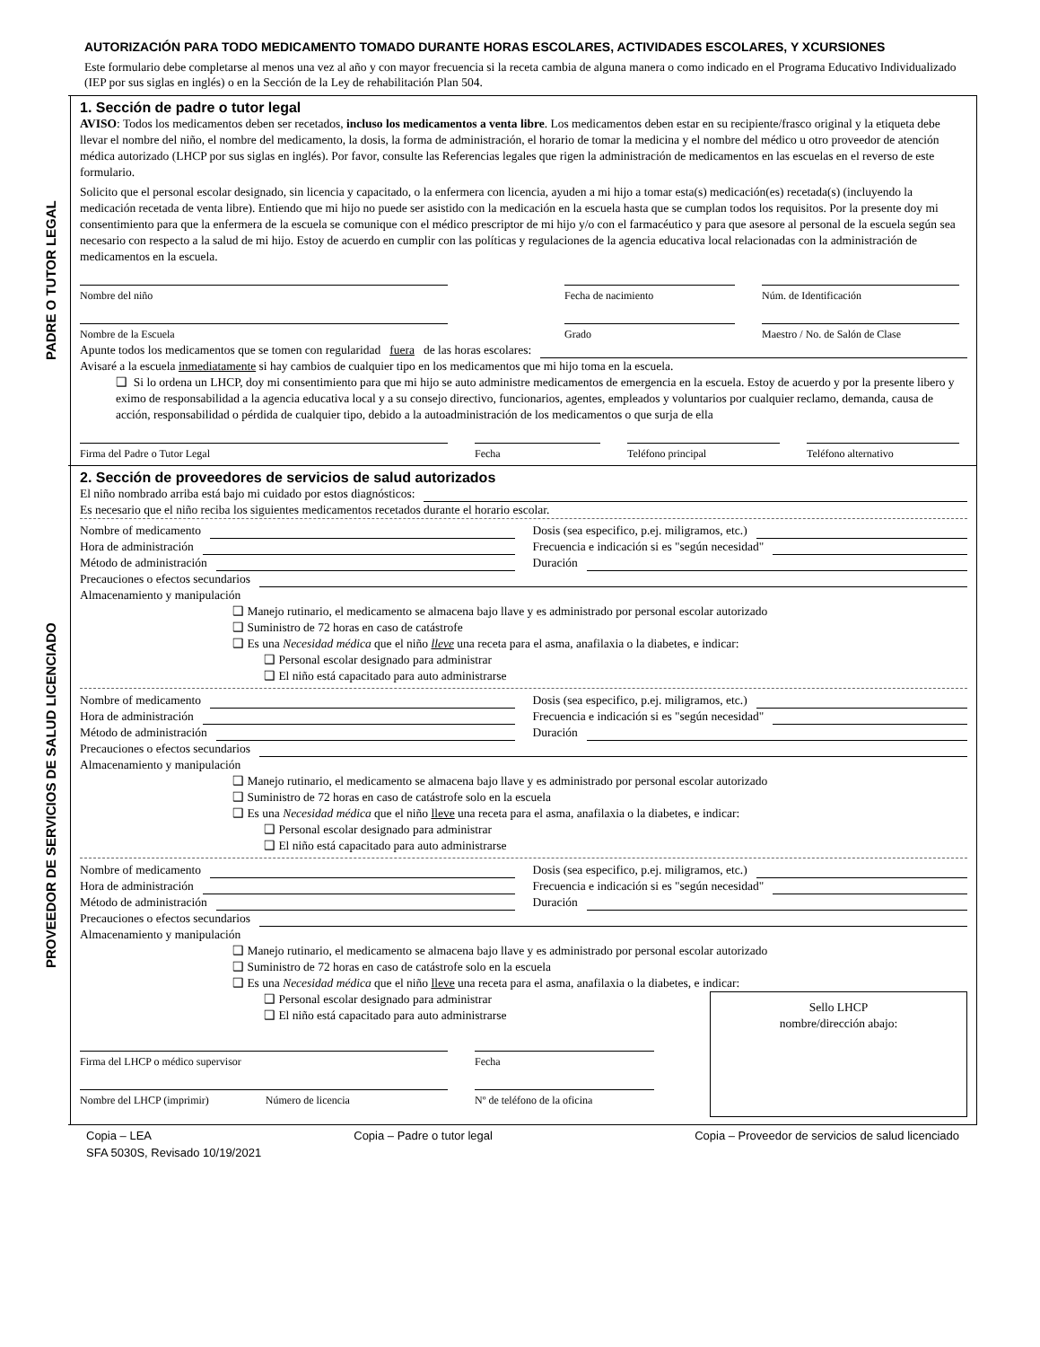AUTORIZACIÓN PARA TODO MEDICAMENTO TOMADO DURANTE HORAS ESCOLARES, ACTIVIDADES ESCOLARES, Y XCURSIONES
Este formulario debe completarse al menos una vez al año y con mayor frecuencia si la receta cambia de alguna manera o como indicado en el Programa Educativo Individualizado (IEP por sus siglas en inglés) o en la Sección de la Ley de rehabilitación Plan 504.
PADRE O TUTOR LEGAL
1. Sección de padre o tutor legal
AVISO: Todos los medicamentos deben ser recetados, incluso los medicamentos a venta libre. Los medicamentos deben estar en su recipiente/frasco original y la etiqueta debe llevar el nombre del niño, el nombre del medicamento, la dosis, la forma de administración, el horario de tomar la medicina y el nombre del médico u otro proveedor de atención médica autorizado (LHCP por sus siglas en inglés). Por favor, consulte las Referencias legales que rigen la administración de medicamentos en las escuelas en el reverso de este formulario.
Solicito que el personal escolar designado, sin licencia y capacitado, o la enfermera con licencia, ayuden a mi hijo a tomar esta(s) medicación(es) recetada(s) (incluyendo la medicación recetada de venta libre). Entiendo que mi hijo no puede ser asistido con la medicación en la escuela hasta que se cumplan todos los requisitos. Por la presente doy mi consentimiento para que la enfermera de la escuela se comunique con el médico prescriptor de mi hijo y/o con el farmacéutico y para que asesore al personal de la escuela según sea necesario con respecto a la salud de mi hijo. Estoy de acuerdo en cumplir con las políticas y regulaciones de la agencia educativa local relacionadas con la administración de medicamentos en la escuela.
Nombre del niño Fecha de nacimiento Núm. de Identificación
Nombre de la Escuela Grado Maestro / No. de Salón de Clase
Apunte todos los medicamentos que se tomen con regularidad fuera de las horas escolares:
Avisaré a la escuela inmediatamente si hay cambios de cualquier tipo en los medicamentos que mi hijo toma en la escuela.
❑ Si lo ordena un LHCP, doy mi consentimiento para que mi hijo se auto administre medicamentos de emergencia en la escuela. Estoy de acuerdo y por la presente libero y eximo de responsabilidad a la agencia educativa local y a su consejo directivo, funcionarios, agentes, empleados y voluntarios por cualquier reclamo, demanda, causa de acción, responsabilidad o pérdida de cualquier tipo, debido a la autoadministración de los medicamentos o que surja de ella
Firma del Padre o Tutor Legal Fecha Teléfono principal Teléfono alternativo
PROVEEDOR DE SERVICIOS DE SALUD LICENCIADO
2. Sección de proveedores de servicios de salud autorizados
El niño nombrado arriba está bajo mi cuidado por estos diagnósticos:
Es necesario que el niño reciba los siguientes medicamentos recetados durante el horario escolar.
Nombre of medicamento Dosis (sea especifico, p.ej. miligramos, etc.)
Hora de administración Frecuencia e indicación si es "según necesidad"
Método de administración Duración
Precauciones o efectos secundarios
Almacenamiento y manipulación
❑ Manejo rutinario, el medicamento se almacena bajo llave y es administrado por personal escolar autorizado
❑ Suministro de 72 horas en caso de catástrofe
❑ Es una Necesidad médica que el niño lleve una receta para el asma, anafilaxia o la diabetes, e indicar:
❑ Personal escolar designado para administrar
❑ El niño está capacitado para auto administrarse
Nombre of medicamento Dosis (sea especifico, p.ej. miligramos, etc.)
Hora de administración Frecuencia e indicación si es "según necesidad"
Método de administración Duración
Precauciones o efectos secundarios
Almacenamiento y manipulación
❑ Manejo rutinario, el medicamento se almacena bajo llave y es administrado por personal escolar autorizado
❑ Suministro de 72 horas en caso de catástrofe solo en la escuela
❑ Es una Necesidad médica que el niño lleve una receta para el asma, anafilaxia o la diabetes, e indicar:
❑ Personal escolar designado para administrar
❑ El niño está capacitado para auto administrarse
Nombre of medicamento Dosis (sea especifico, p.ej. miligramos, etc.)
Hora de administración Frecuencia e indicación si es "según necesidad"
Método de administración Duración
Precauciones o efectos secundarios
Almacenamiento y manipulación
❑ Manejo rutinario, el medicamento se almacena bajo llave y es administrado por personal escolar autorizado
❑ Suministro de 72 horas en caso de catástrofe solo en la escuela
❑ Es una Necesidad médica que el niño lleve una receta para el asma, anafilaxia o la diabetes, e indicar:
❑ Personal escolar designado para administrar
❑ El niño está capacitado para auto administrarse
Firma del LHCP o médico supervisor Fecha
Nombre del LHCP (imprimir) Número de licencia
Nº de teléfono de la oficina
Sello LHCP
nombre/dirección abajo:
Copia – LEA Copia – Padre o tutor legal Copia – Proveedor de servicios de salud licenciado
SFA 5030S, Revisado 10/19/2021